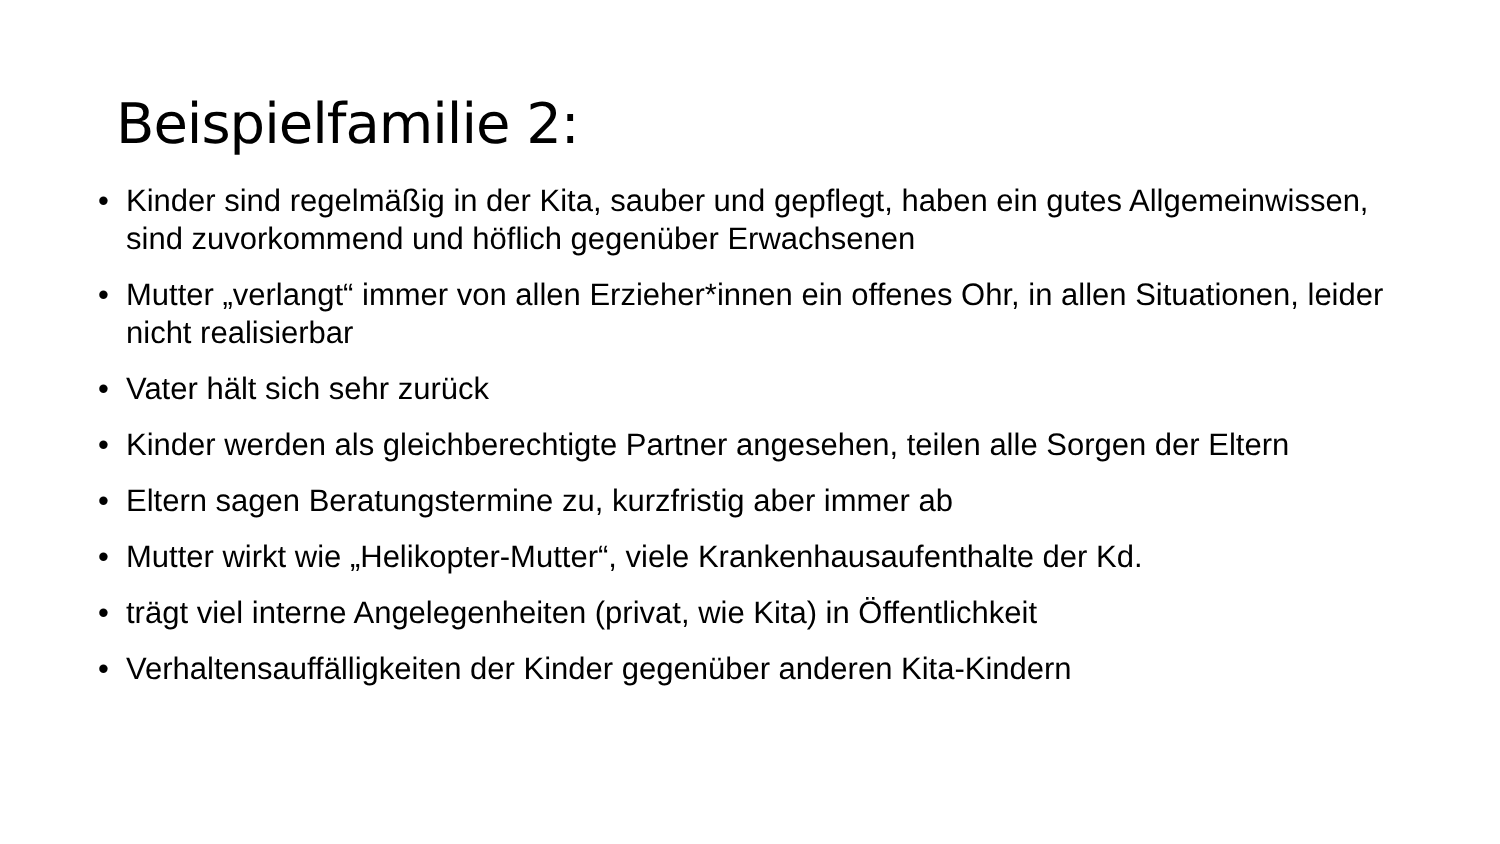Beispielfamilie 2:
• Kinder sind regelmäßig in der Kita, sauber und gepflegt, haben ein gutes Allgemeinwissen, sind zuvorkommend und höflich gegenüber Erwachsenen
• Mutter „verlangt“ immer von allen Erzieher*innen ein offenes Ohr, in allen Situationen, leider nicht realisierbar
• Vater hält sich sehr zurück
• Kinder werden als gleichberechtigte Partner angesehen, teilen alle Sorgen der Eltern
• Eltern sagen Beratungstermine zu, kurzfristig aber immer ab
• Mutter wirkt wie „Helikopter-Mutter“, viele Krankenhausaufenthalte der Kd.
• trägt viel interne Angelegenheiten (privat, wie Kita) in Öffentlichkeit
• Verhaltensauffälligkeiten der Kinder gegenüber anderen Kita-Kindern